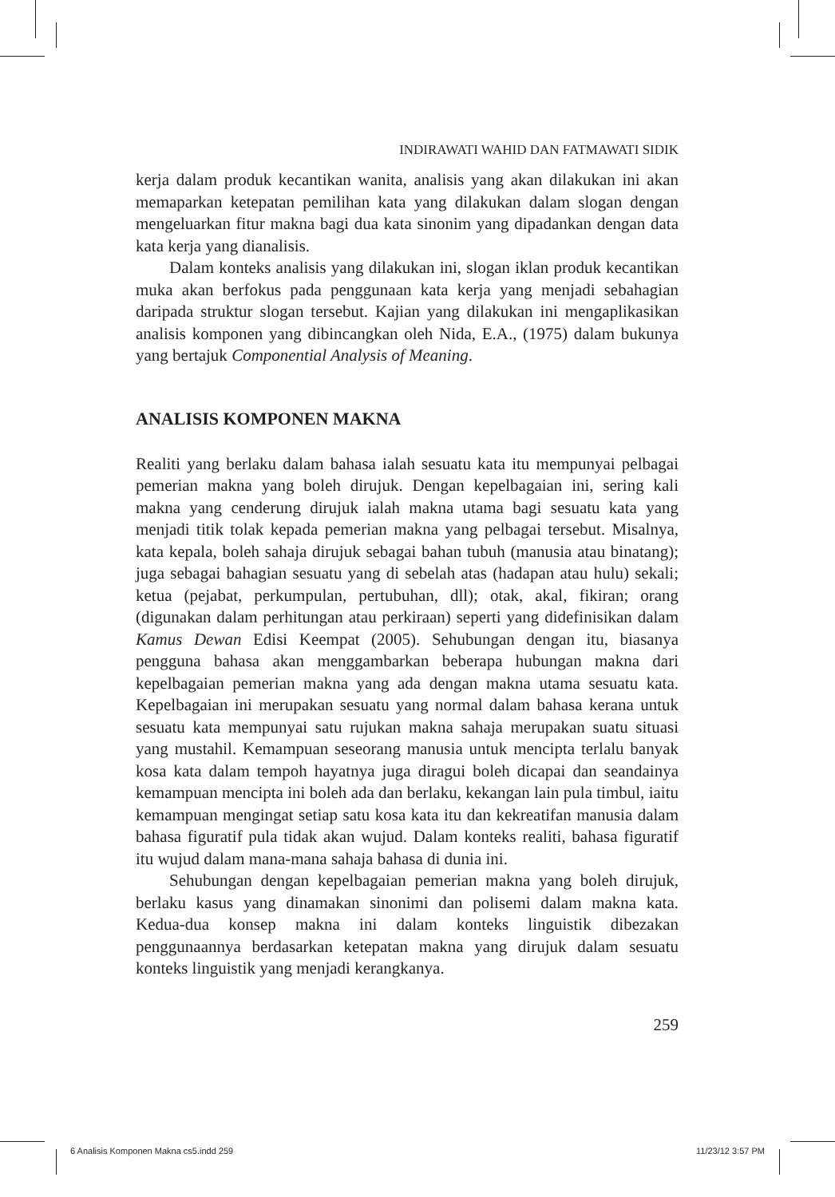INDIRAWATI WAHID DAN FATMAWATI SIDIK
kerja dalam produk kecantikan wanita, analisis yang akan dilakukan ini akan memaparkan ketepatan pemilihan kata yang dilakukan dalam slogan dengan mengeluarkan fitur makna bagi dua kata sinonim yang dipadankan dengan data kata kerja yang dianalisis.
Dalam konteks analisis yang dilakukan ini, slogan iklan produk kecantikan muka akan berfokus pada penggunaan kata kerja yang menjadi sebahagian daripada struktur slogan tersebut. Kajian yang dilakukan ini mengaplikasikan analisis komponen yang dibincangkan oleh Nida, E.A., (1975) dalam bukunya yang bertajuk Componential Analysis of Meaning.
ANALISIS KOMPONEN MAKNA
Realiti yang berlaku dalam bahasa ialah sesuatu kata itu mempunyai pelbagai pemerian makna yang boleh dirujuk. Dengan kepelbagaian ini, sering kali makna yang cenderung dirujuk ialah makna utama bagi sesuatu kata yang menjadi titik tolak kepada pemerian makna yang pelbagai tersebut. Misalnya, kata kepala, boleh sahaja dirujuk sebagai bahan tubuh (manusia atau binatang); juga sebagai bahagian sesuatu yang di sebelah atas (hadapan atau hulu) sekali; ketua (pejabat, perkumpulan, pertubuhan, dll); otak, akal, fikiran; orang (digunakan dalam perhitungan atau perkiraan) seperti yang didefinisikan dalam Kamus Dewan Edisi Keempat (2005). Sehubungan dengan itu, biasanya pengguna bahasa akan menggambarkan beberapa hubungan makna dari kepelbagaian pemerian makna yang ada dengan makna utama sesuatu kata. Kepelbagaian ini merupakan sesuatu yang normal dalam bahasa kerana untuk sesuatu kata mempunyai satu rujukan makna sahaja merupakan suatu situasi yang mustahil. Kemampuan seseorang manusia untuk mencipta terlalu banyak kosa kata dalam tempoh hayatnya juga diragui boleh dicapai dan seandainya kemampuan mencipta ini boleh ada dan berlaku, kekangan lain pula timbul, iaitu kemampuan mengingat setiap satu kosa kata itu dan kekreatifan manusia dalam bahasa figuratif pula tidak akan wujud. Dalam konteks realiti, bahasa figuratif itu wujud dalam mana-mana sahaja bahasa di dunia ini.
Sehubungan dengan kepelbagaian pemerian makna yang boleh dirujuk, berlaku kasus yang dinamakan sinonimi dan polisemi dalam makna kata. Kedua-dua konsep makna ini dalam konteks linguistik dibezakan penggunaannya berdasarkan ketepatan makna yang dirujuk dalam sesuatu konteks linguistik yang menjadi kerangkanya.
259
6 Analisis Komponen Makna cs5.indd 259 11/23/12 3:57 PM